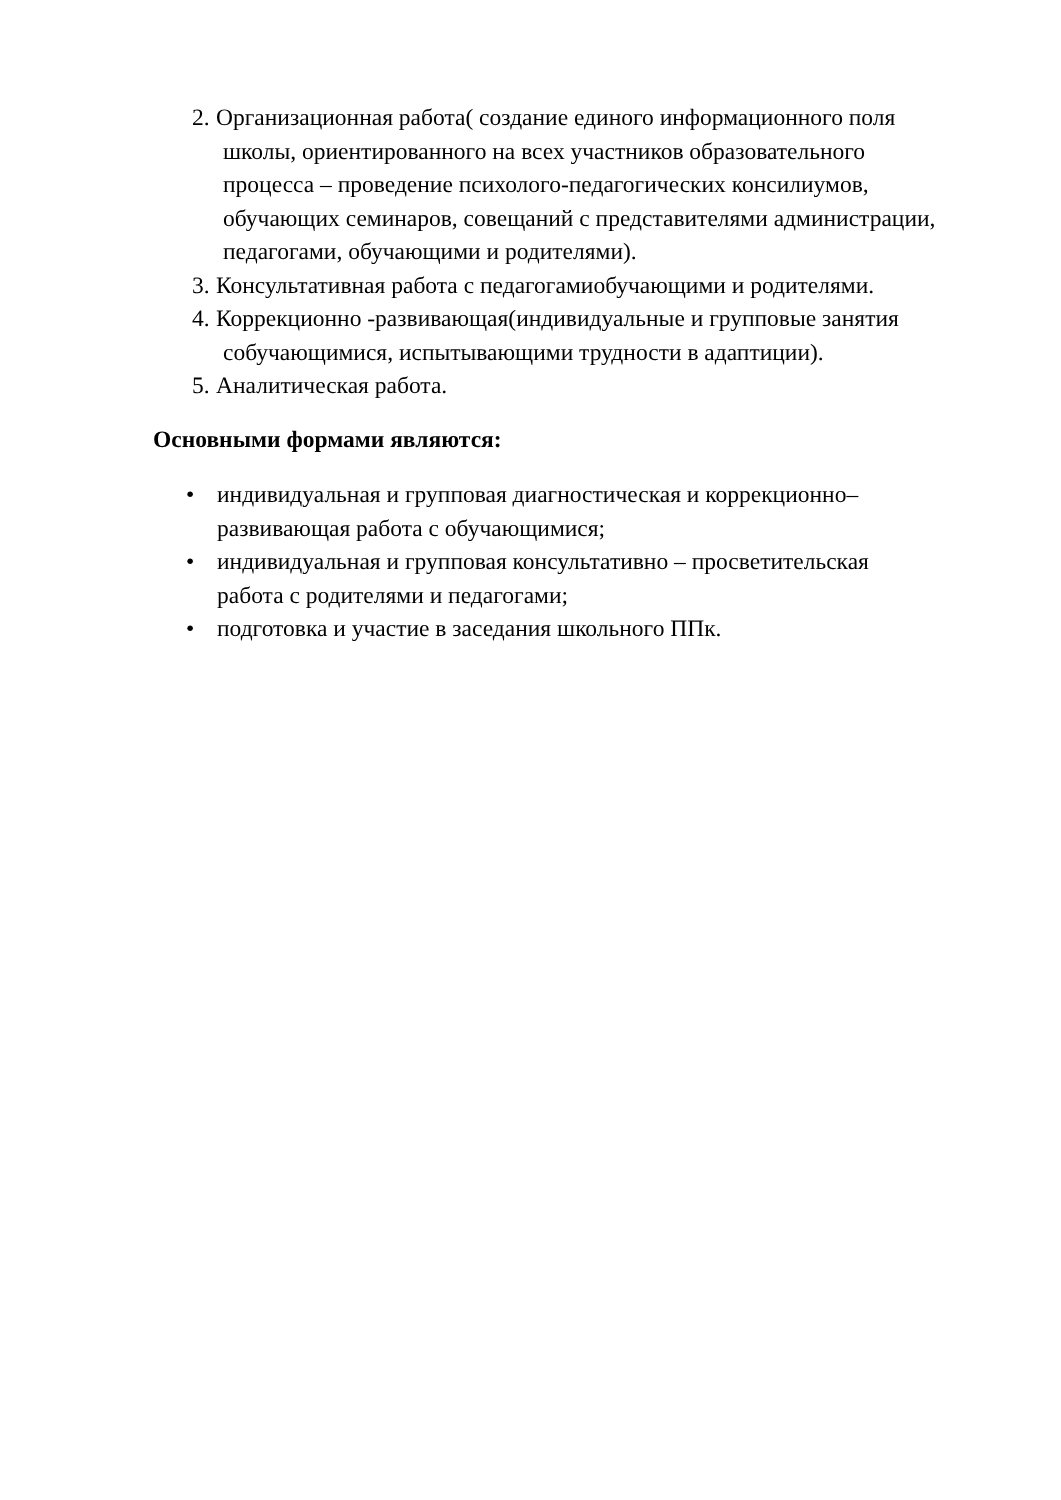2. Организационная работа( создание единого информационного поля
школы, ориентированного на всех участников образовательного
процесса – проведение психолого-педагогических консилиумов,
обучающих семинаров, совещаний с представителями администрации,
педагогами, обучающими и родителями).
3. Консультативная работа с педагогамиобучающими и родителями.
4. Коррекционно -развивающая(индивидуальные и групповые занятия
собучающимися, испытывающими трудности в адаптиции).
5. Аналитическая работа.
Основными формами являются:
• индивидуальная и групповая диагностическая и коррекционно–
развивающая работа с обучающимися;
• индивидуальная и групповая консультативно – просветительская
работа с родителями и педагогами;
• подготовка и участие в заседания школьного ППк.